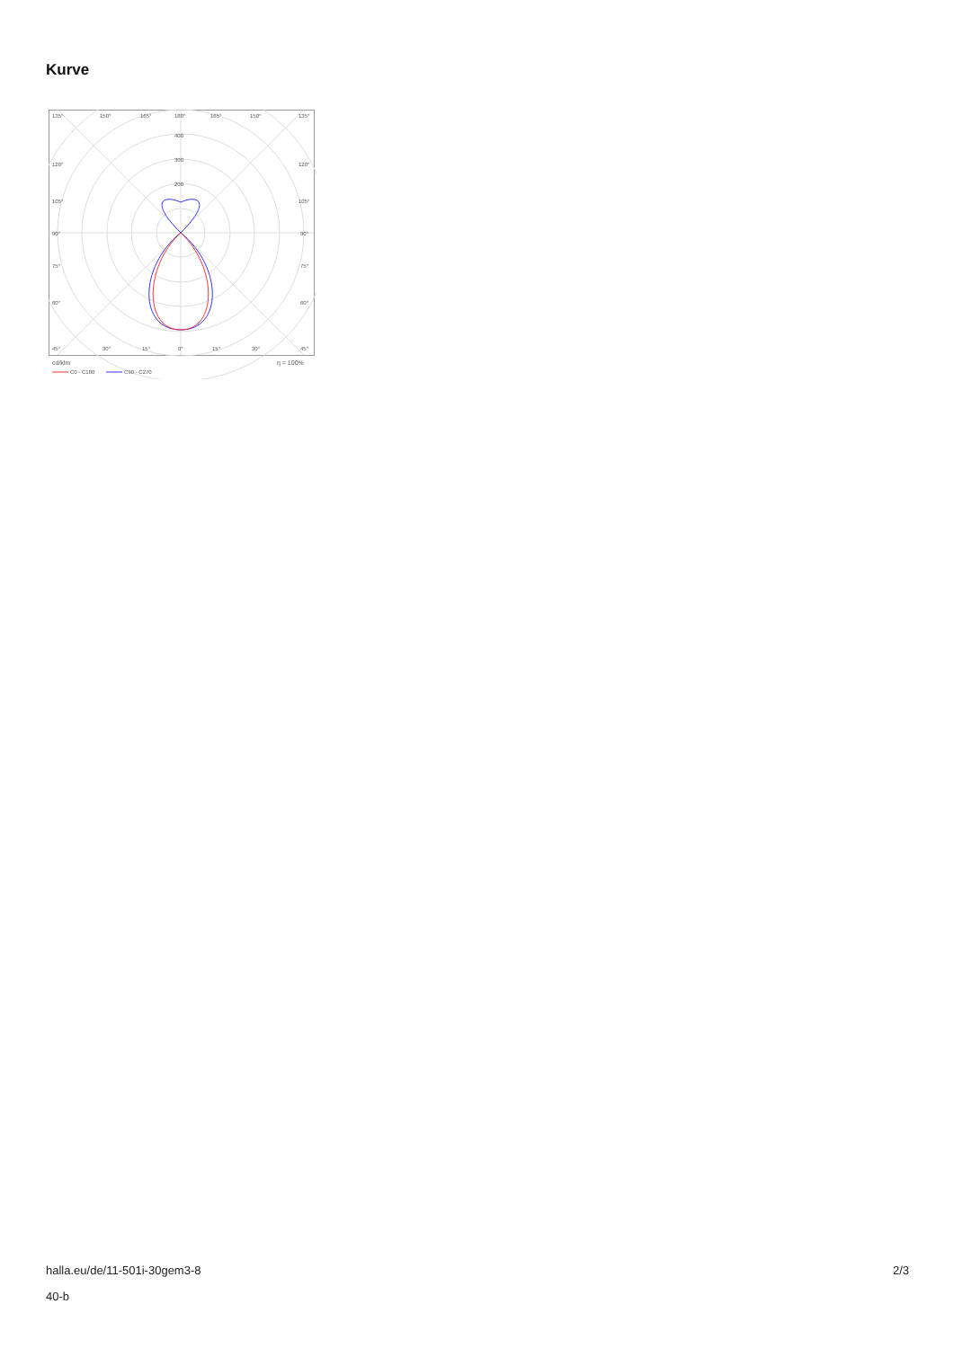Kurve
135°
150°
165°
180°
165°
150°
135°
400
300
200
120°
120°
105°
105°
90°
90°
75°
75°
60°
60°
45°
30°
15°
0°
15°
30°
45°
cd/klm
η = 100%
C0 - C180
C90 - C270
halla.eu/de/11-501i-30gem3-8
40-b
2/3